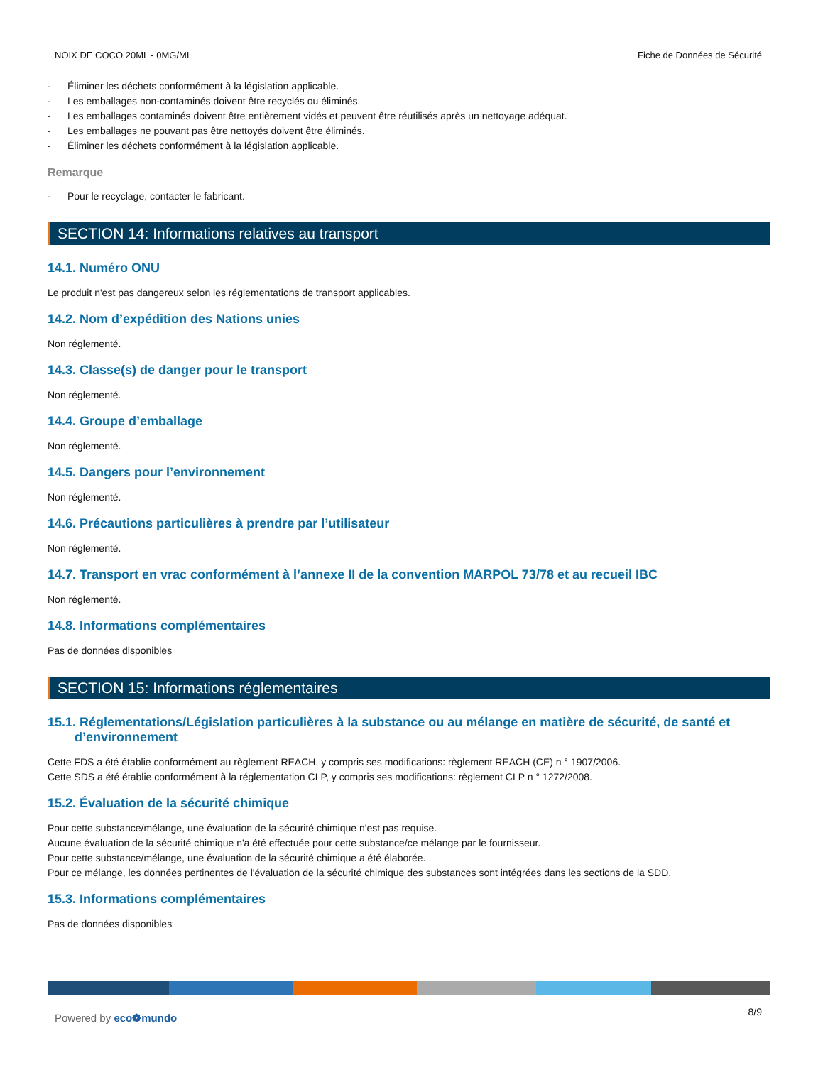NOIX DE COCO 20ML - 0MG/ML Fiche de Données de Sécurité
- Éliminer les déchets conformément à la législation applicable.
- Les emballages non-contaminés doivent être recyclés ou éliminés.
- Les emballages contaminés doivent être entièrement vidés et peuvent être réutilisés après un nettoyage adéquat.
- Les emballages ne pouvant pas être nettoyés doivent être éliminés.
- Éliminer les déchets conformément à la législation applicable.
Remarque
- Pour le recyclage, contacter le fabricant.
SECTION 14: Informations relatives au transport
14.1. Numéro ONU
Le produit n'est pas dangereux selon les réglementations de transport applicables.
14.2. Nom d’expédition des Nations unies
Non réglementé.
14.3. Classe(s) de danger pour le transport
Non réglementé.
14.4. Groupe d’emballage
Non réglementé.
14.5. Dangers pour l’environnement
Non réglementé.
14.6. Précautions particulières à prendre par l’utilisateur
Non réglementé.
14.7. Transport en vrac conformément à l’annexe II de la convention MARPOL 73/78 et au recueil IBC
Non réglementé.
14.8. Informations complémentaires
Pas de données disponibles
SECTION 15: Informations réglementaires
15.1. Réglementations/Législation particulières à la substance ou au mélange en matière de sécurité, de santé et
d’environnement
Cette FDS a été établie conformément au règlement REACH, y compris ses modifications: règlement REACH (CE) n ° 1907/2006.
Cette SDS a été établie conformément à la réglementation CLP, y compris ses modifications: règlement CLP n ° 1272/2008.
15.2. Évaluation de la sécurité chimique
Pour cette substance/mélange, une évaluation de la sécurité chimique n'est pas requise.
Aucune évaluation de la sécurité chimique n'a été effectuée pour cette substance/ce mélange par le fournisseur.
Pour cette substance/mélange, une évaluation de la sécurité chimique a été élaborée.
Pour ce mélange, les données pertinentes de l'évaluation de la sécurité chimique des substances sont intégrées dans les sections de la SDD.
15.3. Informations complémentaires
Pas de données disponibles
Powered by eco❁mundo 8/9